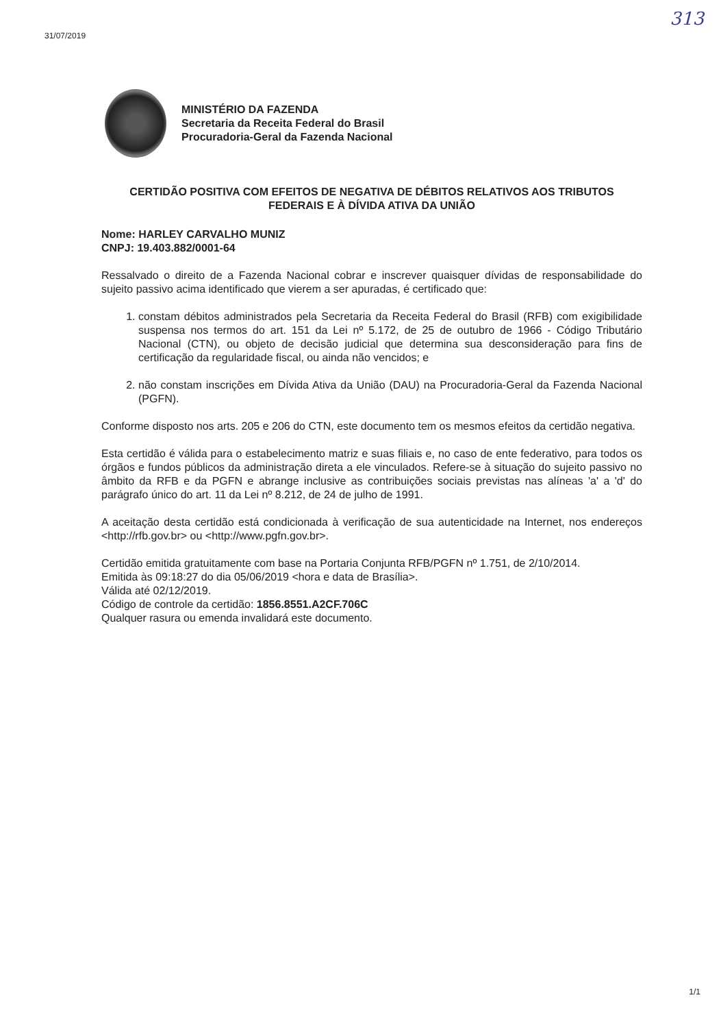31/07/2019
313
MINISTÉRIO DA FAZENDA
Secretaria da Receita Federal do Brasil
Procuradoria-Geral da Fazenda Nacional
CERTIDÃO POSITIVA COM EFEITOS DE NEGATIVA DE DÉBITOS RELATIVOS AOS TRIBUTOS FEDERAIS E À DÍVIDA ATIVA DA UNIÃO
Nome: HARLEY CARVALHO MUNIZ
CNPJ: 19.403.882/0001-64
Ressalvado o direito de a Fazenda Nacional cobrar e inscrever quaisquer dívidas de responsabilidade do sujeito passivo acima identificado que vierem a ser apuradas, é certificado que:
1. constam débitos administrados pela Secretaria da Receita Federal do Brasil (RFB) com exigibilidade suspensa nos termos do art. 151 da Lei nº 5.172, de 25 de outubro de 1966 - Código Tributário Nacional (CTN), ou objeto de decisão judicial que determina sua desconsideração para fins de certificação da regularidade fiscal, ou ainda não vencidos; e
2. não constam inscrições em Dívida Ativa da União (DAU) na Procuradoria-Geral da Fazenda Nacional (PGFN).
Conforme disposto nos arts. 205 e 206 do CTN, este documento tem os mesmos efeitos da certidão negativa.
Esta certidão é válida para o estabelecimento matriz e suas filiais e, no caso de ente federativo, para todos os órgãos e fundos públicos da administração direta a ele vinculados. Refere-se à situação do sujeito passivo no âmbito da RFB e da PGFN e abrange inclusive as contribuições sociais previstas nas alíneas 'a' a 'd' do parágrafo único do art. 11 da Lei nº 8.212, de 24 de julho de 1991.
A aceitação desta certidão está condicionada à verificação de sua autenticidade na Internet, nos endereços <http://rfb.gov.br> ou <http://www.pgfn.gov.br>.
Certidão emitida gratuitamente com base na Portaria Conjunta RFB/PGFN nº 1.751, de 2/10/2014.
Emitida às 09:18:27 do dia 05/06/2019 <hora e data de Brasília>.
Válida até 02/12/2019.
Código de controle da certidão: 1856.8551.A2CF.706C
Qualquer rasura ou emenda invalidará este documento.
1/1